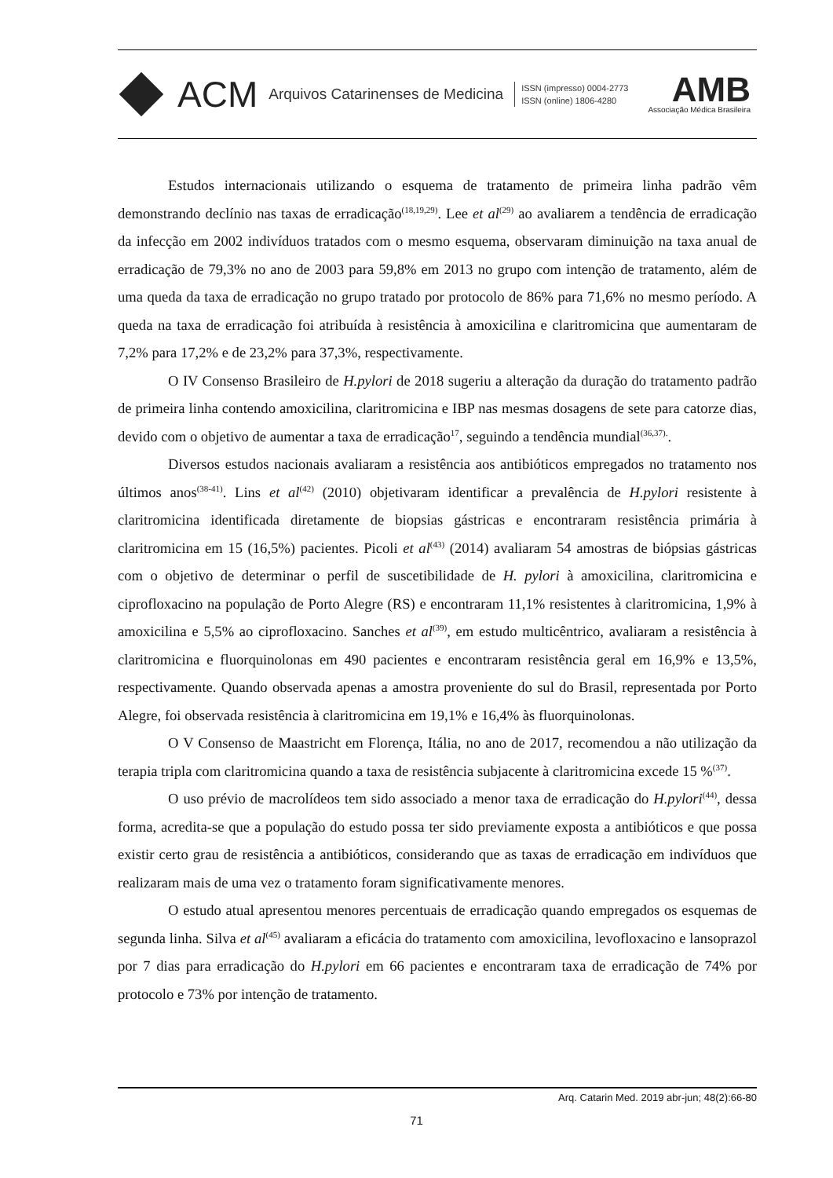ACM Arquivos Catarinenses de Medicina ISSN (impresso) 0004-2773
ISSN (online) 1806-4280
AMB
Associação Médica Brasileira
Estudos internacionais utilizando o esquema de tratamento de primeira linha padrão vêm demonstrando declínio nas taxas de erradicação<sup>(18,19,29)</sup>. Lee et al<sup>(29)</sup> ao avaliarem a tendência de erradicação da infecção em 2002 indivíduos tratados com o mesmo esquema, observaram diminuição na taxa anual de erradicação de 79,3% no ano de 2003 para 59,8% em 2013 no grupo com intenção de tratamento, além de uma queda da taxa de erradicação no grupo tratado por protocolo de 86% para 71,6% no mesmo período. A queda na taxa de erradicação foi atribuída à resistência à amoxicilina e claritromicina que aumentaram de 7,2% para 17,2% e de 23,2% para 37,3%, respectivamente.
O IV Consenso Brasileiro de H.pylori de 2018 sugeriu a alteração da duração do tratamento padrão de primeira linha contendo amoxicilina, claritromicina e IBP nas mesmas dosagens de sete para catorze dias, devido com o objetivo de aumentar a taxa de erradicação<sup>17</sup>, seguindo a tendência mundial<sup>(36,37).</sup>.
Diversos estudos nacionais avaliaram a resistência aos antibióticos empregados no tratamento nos últimos anos<sup>(38-41)</sup>. Lins et al<sup>(42)</sup> (2010) objetivaram identificar a prevalência de H.pylori resistente à claritromicina identificada diretamente de biopsias gástricas e encontraram resistência primária à claritromicina em 15 (16,5%) pacientes. Picoli et al<sup>(43)</sup> (2014) avaliaram 54 amostras de biópsias gástricas com o objetivo de determinar o perfil de suscetibilidade de H. pylori à amoxicilina, claritromicina e ciprofloxacino na população de Porto Alegre (RS) e encontraram 11,1% resistentes à claritromicina, 1,9% à amoxicilina e 5,5% ao ciprofloxacino. Sanches et al<sup>(39)</sup>, em estudo multicêntrico, avaliaram a resistência à claritromicina e fluorquinolonas em 490 pacientes e encontraram resistência geral em 16,9% e 13,5%, respectivamente. Quando observada apenas a amostra proveniente do sul do Brasil, representada por Porto Alegre, foi observada resistência à claritromicina em 19,1% e 16,4% às fluorquinolonas.
O V Consenso de Maastricht em Florença, Itália, no ano de 2017, recomendou a não utilização da terapia tripla com claritromicina quando a taxa de resistência subjacente à claritromicina excede 15 %<sup>(37)</sup>.
O uso prévio de macrolídeos tem sido associado a menor taxa de erradicação do H.pylori<sup>(44)</sup>, dessa forma, acredita-se que a população do estudo possa ter sido previamente exposta a antibióticos e que possa existir certo grau de resistência a antibióticos, considerando que as taxas de erradicação em indivíduos que realizaram mais de uma vez o tratamento foram significativamente menores.
O estudo atual apresentou menores percentuais de erradicação quando empregados os esquemas de segunda linha. Silva et al<sup>(45)</sup> avaliaram a eficácia do tratamento com amoxicilina, levofloxacino e lansoprazol por 7 dias para erradicação do H.pylori em 66 pacientes e encontraram taxa de erradicação de 74% por protocolo e 73% por intenção de tratamento.
Arq. Catarin Med. 2019 abr-jun; 48(2):66-80
71